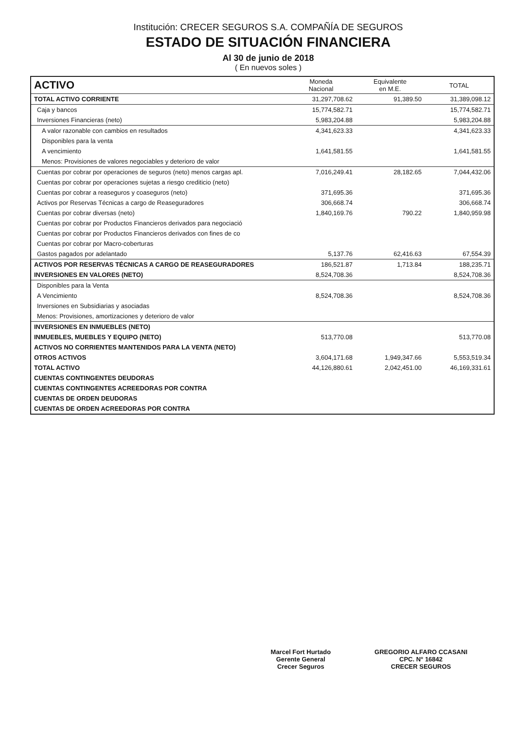Institución: CRECER SEGUROS S.A. COMPAÑÍA DE SEGUROS
ESTADO DE SITUACIÓN FINANCIERA
Al 30 de junio de 2018
( En nuevos soles )
| ACTIVO | Moneda Nacional | Equivalente en M.E. | TOTAL |
| --- | --- | --- | --- |
| TOTAL ACTIVO CORRIENTE | 31,297,708.62 | 91,389.50 | 31,389,098.12 |
| Caja y bancos | 15,774,582.71 | | 15,774,582.71 |
| Inversiones Financieras (neto) | 5,983,204.88 | | 5,983,204.88 |
| A valor razonable con cambios en resultados | 4,341,623.33 | | 4,341,623.33 |
| Disponibles para la venta | | | |
| A vencimiento | 1,641,581.55 | | 1,641,581.55 |
| Menos: Provisiones de valores negociables y deterioro de valor | | | |
| Cuentas por cobrar por operaciones de seguros (neto) menos cargas apl. | 7,016,249.41 | 28,182.65 | 7,044,432.06 |
| Cuentas por cobrar por operaciones sujetas a riesgo crediticio (neto) | | | |
| Cuentas por cobrar a reaseguros y coaseguros (neto) | 371,695.36 | | 371,695.36 |
| Activos por Reservas Técnicas a cargo de Reaseguradores | 306,668.74 | | 306,668.74 |
| Cuentas por cobrar diversas (neto) | 1,840,169.76 | 790.22 | 1,840,959.98 |
| Cuentas por cobrar por Productos Financieros derivados para negociació | | | |
| Cuentas por cobrar por Productos Financieros derivados con fines de co | | | |
| Cuentas por cobrar por Macro-coberturas | | | |
| Gastos pagados por adelantado | 5,137.76 | 62,416.63 | 67,554.39 |
| ACTIVOS POR RESERVAS TÉCNICAS A CARGO DE REASEGURADORES | 186,521.87 | 1,713.84 | 188,235.71 |
| INVERSIONES EN VALORES (NETO) | 8,524,708.36 | | 8,524,708.36 |
| Disponibles para la Venta | | | |
| A Vencimiento | 8,524,708.36 | | 8,524,708.36 |
| Inversiones en Subsidiarias y asociadas | | | |
| Menos: Provisiones, amortizaciones y deterioro de valor | | | |
| INVERSIONES EN INMUEBLES (NETO) | | | |
| INMUEBLES, MUEBLES Y EQUIPO (NETO) | 513,770.08 | | 513,770.08 |
| ACTIVOS NO CORRIENTES MANTENIDOS PARA LA VENTA (NETO) | | | |
| OTROS ACTIVOS | 3,604,171.68 | 1,949,347.66 | 5,553,519.34 |
| TOTAL ACTIVO | 44,126,880.61 | 2,042,451.00 | 46,169,331.61 |
| CUENTAS CONTINGENTES DEUDORAS | | | |
| CUENTAS CONTINGENTES ACREEDORAS POR CONTRA | | | |
| CUENTAS DE ORDEN DEUDORAS | | | |
| CUENTAS DE ORDEN ACREEDORAS POR CONTRA | | | |
Marcel Fort Hurtado
Gerente General
Crecer Seguros
GREGORIO ALFARO CCASANI
CPC. N° 16842
CRECER SEGUROS